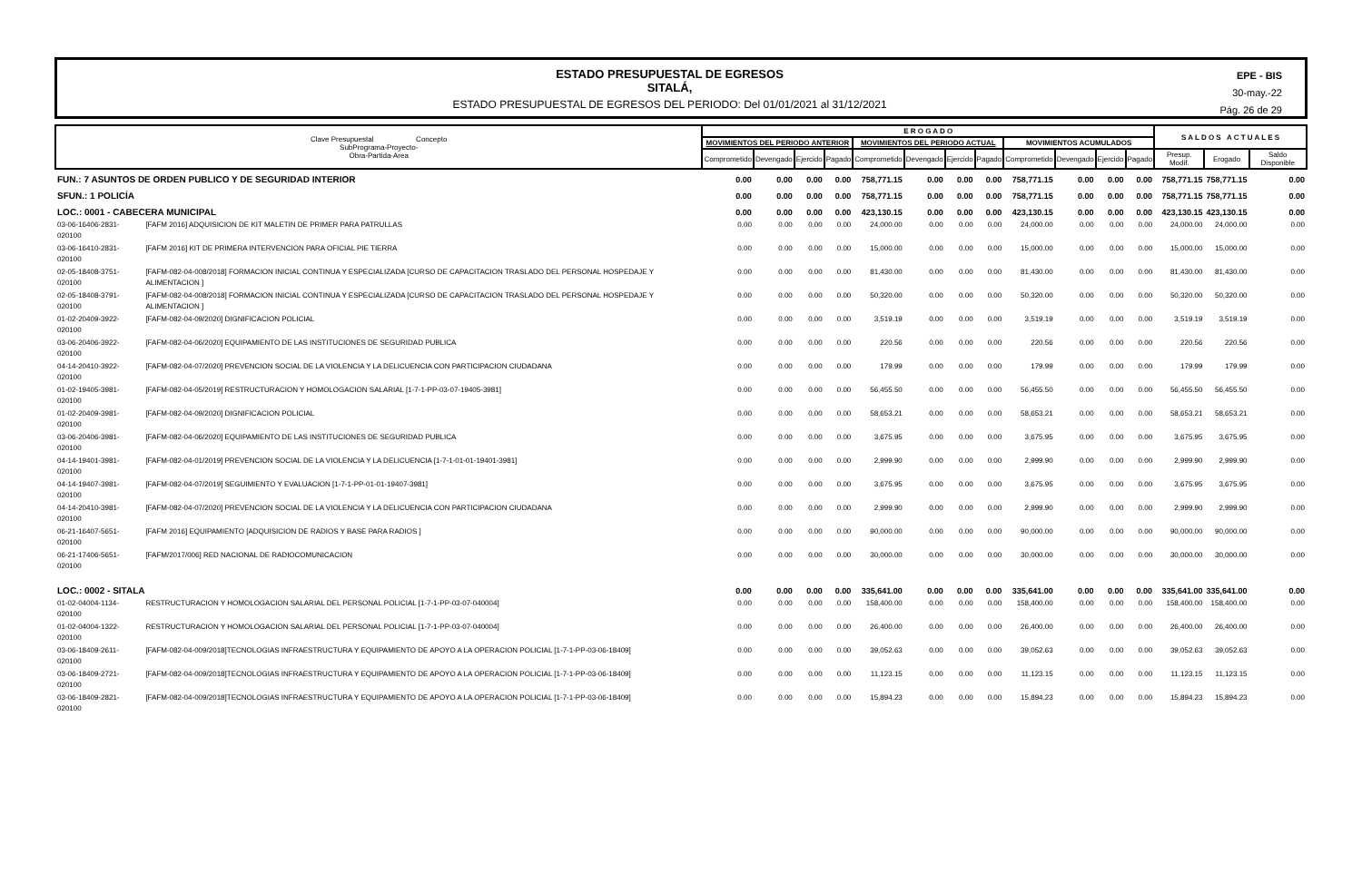ESTADO PRESUPUESTAL DE EGRESOS
SITALÁ,
ESTADO PRESUPUESTAL DE EGRESOS DEL PERIODO: Del 01/01/2021 al 31/12/2021
EPE - BIS
30-may.-22
Pág. 26 de 29
| Clave Presupuestal Concepto SubPrograma-Proyecto- Obra-Partida-Area | | E R O G A D O | | | | | | | | | | | | S A L D O S A C T U A L E S | | |
| --- | --- | --- | --- | --- | --- | --- | --- | --- | --- | --- | --- | --- | --- | --- | --- | --- |
| | | MOVIMIENTOS DEL PERIODO ANTERIOR | | | | MOVIMIENTOS DEL PERIODO ACTUAL | | | | MOVIMIENTOS ACUMULADOS | | | | | | |
| | | Comprometido | Devengado | Ejercido | Pagado | Comprometido | Devengado | Ejercido | Pagado | Comprometido | Devengado | Ejercido | Pagado | Presup. Modif. | Erogado | Saldo Disponible |
| FUN.: 7 ASUNTOS DE ORDEN PUBLICO Y DE SEGURIDAD INTERIOR | | 0.00 | 0.00 | 0.00 | 0.00 | 758,771.15 | 0.00 | 0.00 | 0.00 | 758,771.15 | 0.00 | 0.00 | 0.00 | 758,771.15 | 758,771.15 | 0.00 |
| SFUN.: 1 POLICÍA | | 0.00 | 0.00 | 0.00 | 0.00 | 758,771.15 | 0.00 | 0.00 | 0.00 | 758,771.15 | 0.00 | 0.00 | 0.00 | 758,771.15 | 758,771.15 | 0.00 |
| LOC.: 0001 - CABECERA MUNICIPAL | | 0.00 | 0.00 | 0.00 | 0.00 | 423,130.15 | 0.00 | 0.00 | 0.00 | 423,130.15 | 0.00 | 0.00 | 0.00 | 423,130.15 | 423,130.15 | 0.00 |
| 03-06-16406-2831-020100 | [FAFM 2016] ADQUISICION DE KIT MALETIN DE PRIMER PARA PATRULLAS | 0.00 | 0.00 | 0.00 | 0.00 | 24,000.00 | 0.00 | 0.00 | 0.00 | 24,000.00 | 0.00 | 0.00 | 0.00 | 24,000.00 | 24,000.00 | 0.00 |
| 03-06-16410-2831-020100 | [FAFM 2016] KIT DE PRIMERA INTERVENCION PARA OFICIAL PIE TIERRA | 0.00 | 0.00 | 0.00 | 0.00 | 15,000.00 | 0.00 | 0.00 | 0.00 | 15,000.00 | 0.00 | 0.00 | 0.00 | 15,000.00 | 15,000.00 | 0.00 |
| 02-05-18408-3751-020100 | [FAFM-082-04-008/2018] FORMACION INICIAL CONTINUA Y ESPECIALIZADA [CURSO DE CAPACITACION TRASLADO DEL PERSONAL HOSPEDAJE Y ALIMENTACION ] | 0.00 | 0.00 | 0.00 | 0.00 | 81,430.00 | 0.00 | 0.00 | 0.00 | 81,430.00 | 0.00 | 0.00 | 0.00 | 81,430.00 | 81,430.00 | 0.00 |
| 02-05-18408-3791-020100 | [FAFM-082-04-008/2018] FORMACION INICIAL CONTINUA Y ESPECIALIZADA [CURSO DE CAPACITACION TRASLADO DEL PERSONAL HOSPEDAJE Y ALIMENTACION ] | 0.00 | 0.00 | 0.00 | 0.00 | 50,320.00 | 0.00 | 0.00 | 0.00 | 50,320.00 | 0.00 | 0.00 | 0.00 | 50,320.00 | 50,320.00 | 0.00 |
| 01-02-20409-3922-020100 | [FAFM-082-04-09/2020] DIGNIFICACION POLICIAL | 0.00 | 0.00 | 0.00 | 0.00 | 3,519.19 | 0.00 | 0.00 | 0.00 | 3,519.19 | 0.00 | 0.00 | 0.00 | 3,519.19 | 3,519.19 | 0.00 |
| 03-06-20406-3922-020100 | [FAFM-082-04-06/2020] EQUIPAMIENTO DE LAS INSTITUCIONES DE SEGURIDAD PUBLICA | 0.00 | 0.00 | 0.00 | 0.00 | 220.56 | 0.00 | 0.00 | 0.00 | 220.56 | 0.00 | 0.00 | 0.00 | 220.56 | 220.56 | 0.00 |
| 04-14-20410-3922-020100 | [FAFM-082-04-07/2020] PREVENCION SOCIAL DE LA VIOLENCIA Y LA DELICUENCIA CON PARTICIPACION CIUDADANA | 0.00 | 0.00 | 0.00 | 0.00 | 179.99 | 0.00 | 0.00 | 0.00 | 179.99 | 0.00 | 0.00 | 0.00 | 179.99 | 179.99 | 0.00 |
| 01-02-19405-3981-020100 | [FAFM-082-04-05/2019] RESTRUCTURACION Y HOMOLOGACION SALARIAL [1-7-1-PP-03-07-19405-3981] | 0.00 | 0.00 | 0.00 | 0.00 | 56,455.50 | 0.00 | 0.00 | 0.00 | 56,455.50 | 0.00 | 0.00 | 0.00 | 56,455.50 | 56,455.50 | 0.00 |
| 01-02-20409-3981-020100 | [FAFM-082-04-09/2020] DIGNIFICACION POLICIAL | 0.00 | 0.00 | 0.00 | 0.00 | 58,653.21 | 0.00 | 0.00 | 0.00 | 58,653.21 | 0.00 | 0.00 | 0.00 | 58,653.21 | 58,653.21 | 0.00 |
| 03-06-20406-3981-020100 | [FAFM-082-04-06/2020] EQUIPAMIENTO DE LAS INSTITUCIONES DE SEGURIDAD PUBLICA | 0.00 | 0.00 | 0.00 | 0.00 | 3,675.95 | 0.00 | 0.00 | 0.00 | 3,675.95 | 0.00 | 0.00 | 0.00 | 3,675.95 | 3,675.95 | 0.00 |
| 04-14-19401-3981-020100 | [FAFM-082-04-01/2019] PREVENCION SOCIAL DE LA VIOLENCIA Y LA DELICUENCIA [1-7-1-01-01-19401-3981] | 0.00 | 0.00 | 0.00 | 0.00 | 2,999.90 | 0.00 | 0.00 | 0.00 | 2,999.90 | 0.00 | 0.00 | 0.00 | 2,999.90 | 2,999.90 | 0.00 |
| 04-14-19407-3981-020100 | [FAFM-082-04-07/2019] SEGUIMIENTO Y EVALUACION [1-7-1-PP-01-01-19407-3981] | 0.00 | 0.00 | 0.00 | 0.00 | 3,675.95 | 0.00 | 0.00 | 0.00 | 3,675.95 | 0.00 | 0.00 | 0.00 | 3,675.95 | 3,675.95 | 0.00 |
| 04-14-20410-3981-020100 | [FAFM-082-04-07/2020] PREVENCION SOCIAL DE LA VIOLENCIA Y LA DELICUENCIA CON PARTICIPACION CIUDADANA | 0.00 | 0.00 | 0.00 | 0.00 | 2,999.90 | 0.00 | 0.00 | 0.00 | 2,999.90 | 0.00 | 0.00 | 0.00 | 2,999.90 | 2,999.90 | 0.00 |
| 06-21-16407-5651-020100 | [FAFM 2016] EQUIPAMIENTO [ADQUISICION DE RADIOS Y BASE PARA RADIOS ] | 0.00 | 0.00 | 0.00 | 0.00 | 90,000.00 | 0.00 | 0.00 | 0.00 | 90,000.00 | 0.00 | 0.00 | 0.00 | 90,000.00 | 90,000.00 | 0.00 |
| 06-21-17406-5651-020100 | [FAFM/2017/006] RED NACIONAL DE RADIOCOMUNICACION | 0.00 | 0.00 | 0.00 | 0.00 | 30,000.00 | 0.00 | 0.00 | 0.00 | 30,000.00 | 0.00 | 0.00 | 0.00 | 30,000.00 | 30,000.00 | 0.00 |
| LOC.: 0002 - SITALA | | 0.00 | 0.00 | 0.00 | 0.00 | 335,641.00 | 0.00 | 0.00 | 0.00 | 335,641.00 | 0.00 | 0.00 | 0.00 | 335,641.00 | 335,641.00 | 0.00 |
| 01-02-04004-1134-020100 | RESTRUCTURACION Y HOMOLOGACION SALARIAL DEL PERSONAL POLICIAL [1-7-1-PP-03-07-040004] | 0.00 | 0.00 | 0.00 | 0.00 | 158,400.00 | 0.00 | 0.00 | 0.00 | 158,400.00 | 0.00 | 0.00 | 0.00 | 158,400.00 | 158,400.00 | 0.00 |
| 01-02-04004-1322-020100 | RESTRUCTURACION Y HOMOLOGACION SALARIAL DEL PERSONAL POLICIAL [1-7-1-PP-03-07-040004] | 0.00 | 0.00 | 0.00 | 0.00 | 26,400.00 | 0.00 | 0.00 | 0.00 | 26,400.00 | 0.00 | 0.00 | 0.00 | 26,400.00 | 26,400.00 | 0.00 |
| 03-06-18409-2611-020100 | [FAFM-082-04-009/2018]TECNOLOGIAS INFRAESTRUCTURA Y EQUIPAMIENTO DE APOYO A LA OPERACION POLICIAL [1-7-1-PP-03-06-18409] | 0.00 | 0.00 | 0.00 | 0.00 | 39,052.63 | 0.00 | 0.00 | 0.00 | 39,052.63 | 0.00 | 0.00 | 0.00 | 39,052.63 | 39,052.63 | 0.00 |
| 03-06-18409-2721-020100 | [FAFM-082-04-009/2018]TECNOLOGIAS INFRAESTRUCTURA Y EQUIPAMIENTO DE APOYO A LA OPERACION POLICIAL [1-7-1-PP-03-06-18409] | 0.00 | 0.00 | 0.00 | 0.00 | 11,123.15 | 0.00 | 0.00 | 0.00 | 11,123.15 | 0.00 | 0.00 | 0.00 | 11,123.15 | 11,123.15 | 0.00 |
| 03-06-18409-2821-020100 | [FAFM-082-04-009/2018]TECNOLOGIAS INFRAESTRUCTURA Y EQUIPAMIENTO DE APOYO A LA OPERACION POLICIAL [1-7-1-PP-03-06-18409] | 0.00 | 0.00 | 0.00 | 0.00 | 15,894.23 | 0.00 | 0.00 | 0.00 | 15,894.23 | 0.00 | 0.00 | 0.00 | 15,894.23 | 15,894.23 | 0.00 |